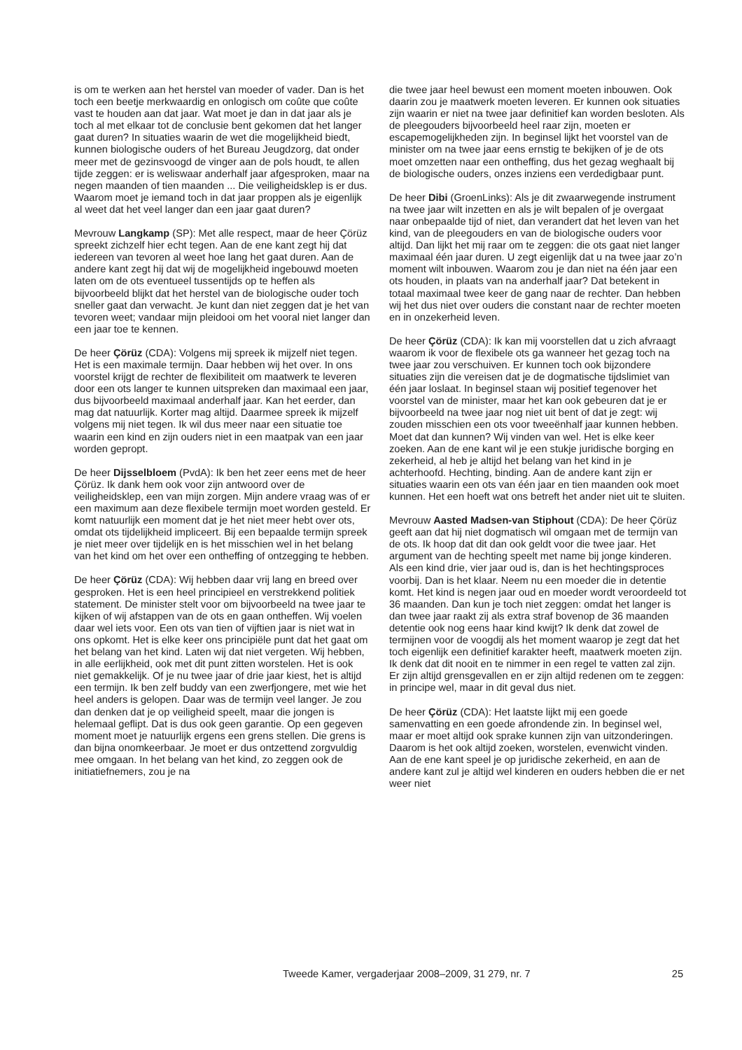is om te werken aan het herstel van moeder of vader. Dan is het toch een beetje merkwaardig en onlogisch om coûte que coûte vast te houden aan dat jaar. Wat moet je dan in dat jaar als je toch al met elkaar tot de conclusie bent gekomen dat het langer gaat duren? In situaties waarin de wet die mogelijkheid biedt, kunnen biologische ouders of het Bureau Jeugdzorg, dat onder meer met de gezinsvoogd de vinger aan de pols houdt, te allen tijde zeggen: er is weliswaar anderhalf jaar afgesproken, maar na negen maanden of tien maanden ... Die veiligheidsklep is er dus. Waarom moet je iemand toch in dat jaar proppen als je eigenlijk al weet dat het veel langer dan een jaar gaat duren?
Mevrouw Langkamp (SP): Met alle respect, maar de heer Çörüz spreekt zichzelf hier echt tegen. Aan de ene kant zegt hij dat iedereen van tevoren al weet hoe lang het gaat duren. Aan de andere kant zegt hij dat wij de mogelijkheid ingebouwd moeten laten om de ots eventueel tussentijds op te heffen als bijvoorbeeld blijkt dat het herstel van de biologische ouder toch sneller gaat dan verwacht. Je kunt dan niet zeggen dat je het van tevoren weet; vandaar mijn pleidooi om het vooral niet langer dan een jaar toe te kennen.
De heer Çörüz (CDA): Volgens mij spreek ik mijzelf niet tegen. Het is een maximale termijn. Daar hebben wij het over. In ons voorstel krijgt de rechter de flexibiliteit om maatwerk te leveren door een ots langer te kunnen uitspreken dan maximaal een jaar, dus bijvoorbeeld maximaal anderhalf jaar. Kan het eerder, dan mag dat natuurlijk. Korter mag altijd. Daarmee spreek ik mijzelf volgens mij niet tegen. Ik wil dus meer naar een situatie toe waarin een kind en zijn ouders niet in een maatpak van een jaar worden gepropt.
De heer Dijsselbloem (PvdA): Ik ben het zeer eens met de heer Çörüz. Ik dank hem ook voor zijn antwoord over de veiligheidsklep, een van mijn zorgen. Mijn andere vraag was of er een maximum aan deze flexibele termijn moet worden gesteld. Er komt natuurlijk een moment dat je het niet meer hebt over ots, omdat ots tijdelijkheid impliceert. Bij een bepaalde termijn spreek je niet meer over tijdelijk en is het misschien wel in het belang van het kind om het over een ontheffing of ontzegging te hebben.
De heer Çörüz (CDA): Wij hebben daar vrij lang en breed over gesproken. Het is een heel principieel en verstrekkend politiek statement. De minister stelt voor om bijvoorbeeld na twee jaar te kijken of wij afstappen van de ots en gaan ontheffen. Wij voelen daar wel iets voor. Een ots van tien of vijftien jaar is niet wat in ons opkomt. Het is elke keer ons principiële punt dat het gaat om het belang van het kind. Laten wij dat niet vergeten. Wij hebben, in alle eerlijkheid, ook met dit punt zitten worstelen. Het is ook niet gemakkelijk. Of je nu twee jaar of drie jaar kiest, het is altijd een termijn. Ik ben zelf buddy van een zwerfjongere, met wie het heel anders is gelopen. Daar was de termijn veel langer. Je zou dan denken dat je op veiligheid speelt, maar die jongen is helemaal geflipt. Dat is dus ook geen garantie. Op een gegeven moment moet je natuurlijk ergens een grens stellen. Die grens is dan bijna onomkeerbaar. Je moet er dus ontzettend zorgvuldig mee omgaan. In het belang van het kind, zo zeggen ook de initiatiefnemers, zou je na
die twee jaar heel bewust een moment moeten inbouwen. Ook daarin zou je maatwerk moeten leveren. Er kunnen ook situaties zijn waarin er niet na twee jaar definitief kan worden besloten. Als de pleegouders bijvoorbeeld heel raar zijn, moeten er escapemogelijkheden zijn. In beginsel lijkt het voorstel van de minister om na twee jaar eens ernstig te bekijken of je de ots moet omzetten naar een ontheffing, dus het gezag weghaalt bij de biologische ouders, onzes inziens een verdedigbaar punt.
De heer Dibi (GroenLinks): Als je dit zwaarwegende instrument na twee jaar wilt inzetten en als je wilt bepalen of je overgaat naar onbepaalde tijd of niet, dan verandert dat het leven van het kind, van de pleegouders en van de biologische ouders voor altijd. Dan lijkt het mij raar om te zeggen: die ots gaat niet langer maximaal één jaar duren. U zegt eigenlijk dat u na twee jaar zo’n moment wilt inbouwen. Waarom zou je dan niet na één jaar een ots houden, in plaats van na anderhalf jaar? Dat betekent in totaal maximaal twee keer de gang naar de rechter. Dan hebben wij het dus niet over ouders die constant naar de rechter moeten en in onzekerheid leven.
De heer Çörüz (CDA): Ik kan mij voorstellen dat u zich afvraagt waarom ik voor de flexibele ots ga wanneer het gezag toch na twee jaar zou verschuiven. Er kunnen toch ook bijzondere situaties zijn die vereisen dat je de dogmatische tijdslimiet van één jaar loslaat. In beginsel staan wij positief tegenover het voorstel van de minister, maar het kan ook gebeuren dat je er bijvoorbeeld na twee jaar nog niet uit bent of dat je zegt: wij zouden misschien een ots voor tweeënhalf jaar kunnen hebben. Moet dat dan kunnen? Wij vinden van wel. Het is elke keer zoeken. Aan de ene kant wil je een stukje juridische borging en zekerheid, al heb je altijd het belang van het kind in je achterhoofd. Hechting, binding. Aan de andere kant zijn er situaties waarin een ots van één jaar en tien maanden ook moet kunnen. Het een hoeft wat ons betreft het ander niet uit te sluiten.
Mevrouw Aasted Madsen-van Stiphout (CDA): De heer Çörüz geeft aan dat hij niet dogmatisch wil omgaan met de termijn van de ots. Ik hoop dat dit dan ook geldt voor die twee jaar. Het argument van de hechting speelt met name bij jonge kinderen. Als een kind drie, vier jaar oud is, dan is het hechtingsproces voorbij. Dan is het klaar. Neem nu een moeder die in detentie komt. Het kind is negen jaar oud en moeder wordt veroordeeld tot 36 maanden. Dan kun je toch niet zeggen: omdat het langer is dan twee jaar raakt zij als extra straf bovenop de 36 maanden detentie ook nog eens haar kind kwijt? Ik denk dat zowel de termijnen voor de voogdij als het moment waarop je zegt dat het toch eigenlijk een definitief karakter heeft, maatwerk moeten zijn. Ik denk dat dit nooit en te nimmer in een regel te vatten zal zijn. Er zijn altijd grensgevallen en er zijn altijd redenen om te zeggen: in principe wel, maar in dit geval dus niet.
De heer Çörüz (CDA): Het laatste lijkt mij een goede samenvatting en een goede afrondende zin. In beginsel wel, maar er moet altijd ook sprake kunnen zijn van uitzonderingen. Daarom is het ook altijd zoeken, worstelen, evenwicht vinden. Aan de ene kant speel je op juridische zekerheid, en aan de andere kant zul je altijd wel kinderen en ouders hebben die er net weer niet
Tweede Kamer, vergaderjaar 2008–2009, 31 279, nr. 7 25